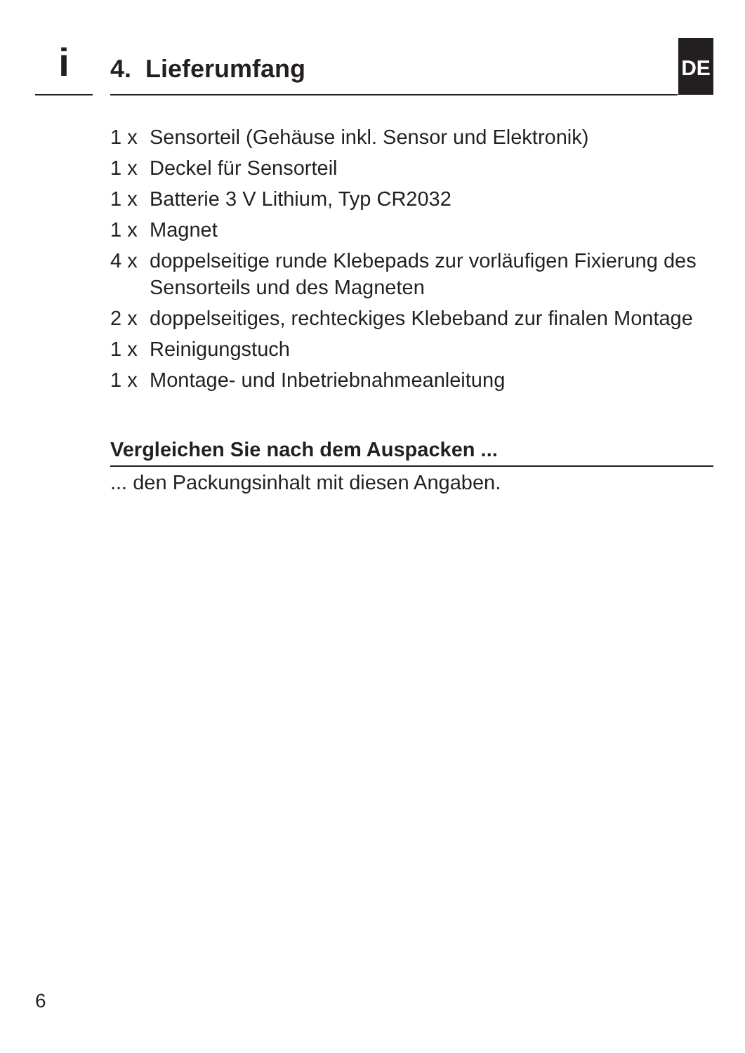i 4. Lieferumfang DE
1 x Sensorteil (Gehäuse inkl. Sensor und Elektronik)
1 x Deckel für Sensorteil
1 x Batterie 3 V Lithium, Typ CR2032
1 x Magnet
4 x doppelseitige runde Klebepads zur vorläufigen Fixierung des Sensorteils und des Magneten
2 x doppelseitiges, rechteckiges Klebeband zur finalen Montage
1 x Reinigungstuch
1 x Montage- und Inbetriebnahmeanleitung
Vergleichen Sie nach dem Auspacken ...
... den Packungsinhalt mit diesen Angaben.
6